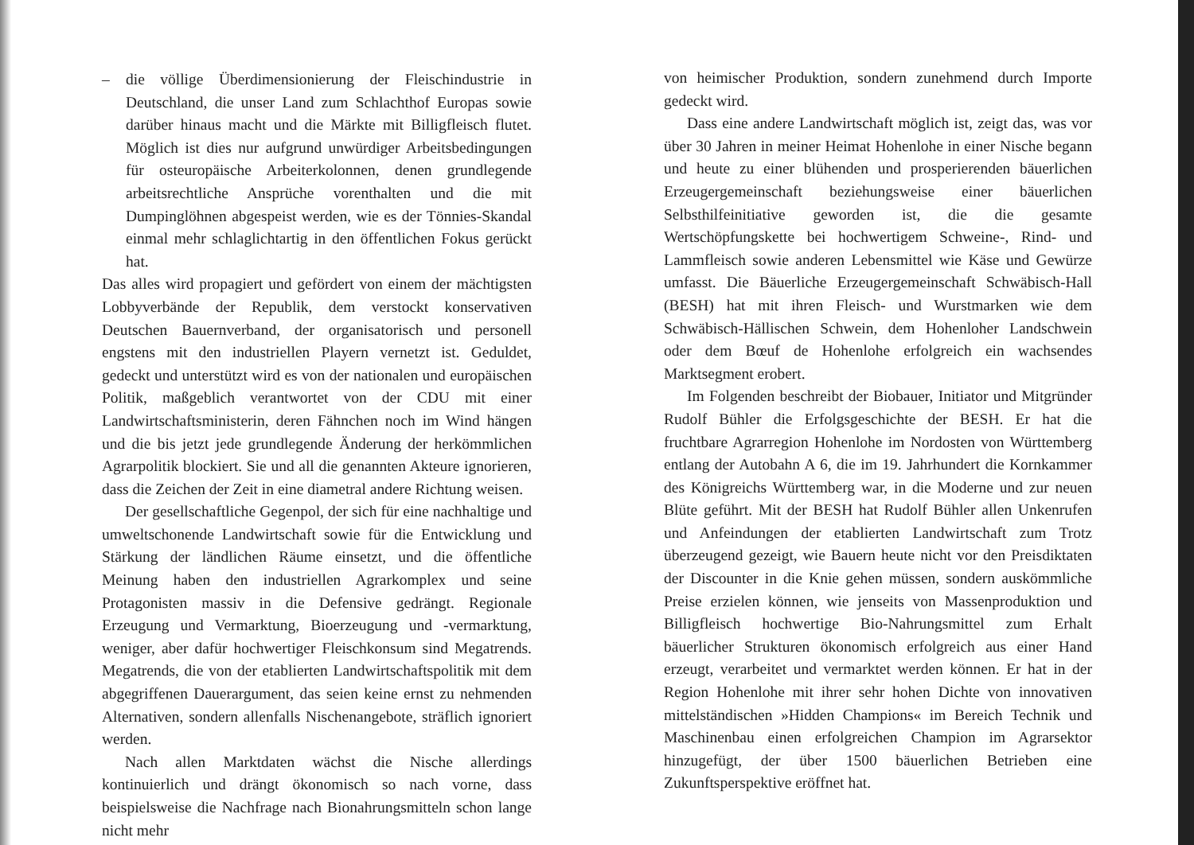– die völlige Überdimensionierung der Fleischindustrie in Deutschland, die unser Land zum Schlachthof Europas sowie darüber hinaus macht und die Märkte mit Billigfleisch flutet. Möglich ist dies nur aufgrund unwürdiger Arbeitsbedingungen für osteuropäische Arbeiterkolonnen, denen grundlegende arbeitsrechtliche Ansprüche vorenthalten und die mit Dumpinglöhnen abgespeist werden, wie es der Tönnies-Skandal einmal mehr schlaglichtartig in den öffentlichen Fokus gerückt hat.
Das alles wird propagiert und gefördert von einem der mächtigsten Lobbyverbände der Republik, dem verstockt konservativen Deutschen Bauernverband, der organisatorisch und personell engstens mit den industriellen Playern vernetzt ist. Geduldet, gedeckt und unterstützt wird es von der nationalen und europäischen Politik, maßgeblich verantwortet von der CDU mit einer Landwirtschaftsministerin, deren Fähnchen noch im Wind hängen und die bis jetzt jede grundlegende Änderung der herkömmlichen Agrarpolitik blockiert. Sie und all die genannten Akteure ignorieren, dass die Zeichen der Zeit in eine diametral andere Richtung weisen.
Der gesellschaftliche Gegenpol, der sich für eine nachhaltige und umweltschonende Landwirtschaft sowie für die Entwicklung und Stärkung der ländlichen Räume einsetzt, und die öffentliche Meinung haben den industriellen Agrarkomplex und seine Protagonisten massiv in die Defensive gedrängt. Regionale Erzeugung und Vermarktung, Bioerzeugung und -vermarktung, weniger, aber dafür hochwertiger Fleischkonsum sind Megatrends. Megatrends, die von der etablierten Landwirtschaftspolitik mit dem abgegriffenen Dauerargument, das seien keine ernst zu nehmenden Alternativen, sondern allenfalls Nischenangebote, sträflich ignoriert werden.
Nach allen Marktdaten wächst die Nische allerdings kontinuierlich und drängt ökonomisch so nach vorne, dass beispielsweise die Nachfrage nach Bionahrungsmitteln schon lange nicht mehr
von heimischer Produktion, sondern zunehmend durch Importe gedeckt wird.
Dass eine andere Landwirtschaft möglich ist, zeigt das, was vor über 30 Jahren in meiner Heimat Hohenlohe in einer Nische begann und heute zu einer blühenden und prosperierenden bäuerlichen Erzeugergemeinschaft beziehungsweise einer bäuerlichen Selbsthilfeinitiative geworden ist, die die gesamte Wertschöpfungskette bei hochwertigem Schweine-, Rind- und Lammfleisch sowie anderen Lebensmittel wie Käse und Gewürze umfasst. Die Bäuerliche Erzeugergemeinschaft Schwäbisch-Hall (BESH) hat mit ihren Fleisch- und Wurstmarken wie dem Schwäbisch-Hällischen Schwein, dem Hohenloher Landschwein oder dem Bœuf de Hohenlohe erfolgreich ein wachsendes Marktsegment erobert.
Im Folgenden beschreibt der Biobauer, Initiator und Mitgründer Rudolf Bühler die Erfolgsgeschichte der BESH. Er hat die fruchtbare Agrarregion Hohenlohe im Nordosten von Württemberg entlang der Autobahn A 6, die im 19. Jahrhundert die Kornkammer des Königreichs Württemberg war, in die Moderne und zur neuen Blüte geführt. Mit der BESH hat Rudolf Bühler allen Unkenrufen und Anfeindungen der etablierten Landwirtschaft zum Trotz überzeugend gezeigt, wie Bauern heute nicht vor den Preisdiktaten der Discounter in die Knie gehen müssen, sondern auskömmliche Preise erzielen können, wie jenseits von Massenproduktion und Billigfleisch hochwertige Bio-Nahrungsmittel zum Erhalt bäuerlicher Strukturen ökonomisch erfolgreich aus einer Hand erzeugt, verarbeitet und vermarktet werden können. Er hat in der Region Hohenlohe mit ihrer sehr hohen Dichte von innovativen mittelständischen »Hidden Champions« im Bereich Technik und Maschinenbau einen erfolgreichen Champion im Agrarsektor hinzugefügt, der über 1500 bäuerlichen Betrieben eine Zukunftsperspektive eröffnet hat.